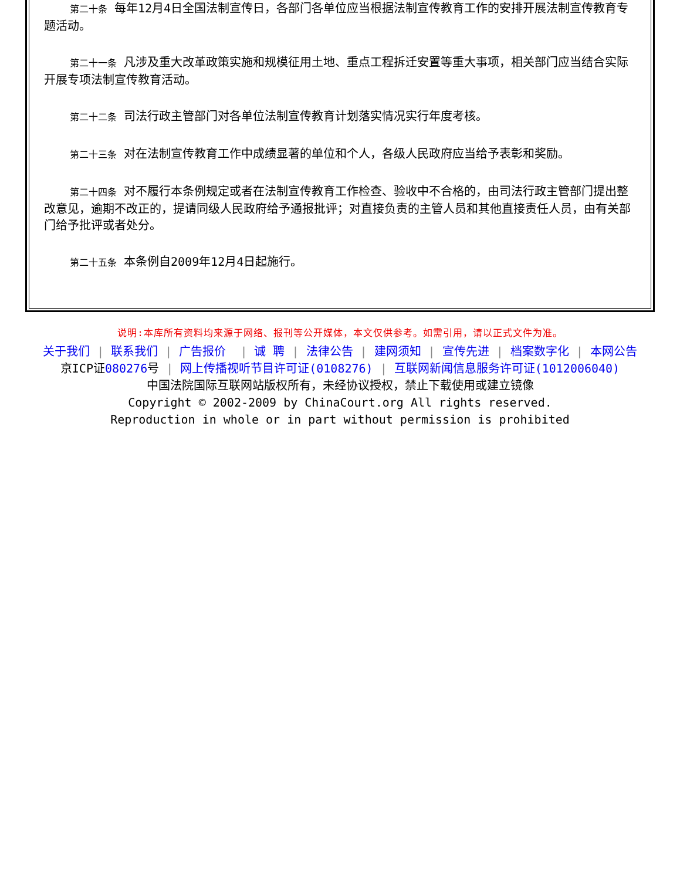第二十条 每年12月4日全国法制宣传日，各部门各单位应当根据法制宣传教育工作的安排开展法制宣传教育专题活动。
第二十一条 凡涉及重大改革政策实施和规模征用土地、重点工程拆迁安置等重大事项，相关部门应当结合实际开展专项法制宣传教育活动。
第二十二条 司法行政主管部门对各单位法制宣传教育计划落实情况实行年度考核。
第二十三条 对在法制宣传教育工作中成绩显著的单位和个人，各级人民政府应当给予表彰和奖励。
第二十四条 对不履行本条例规定或者在法制宣传教育工作检查、验收中不合格的，由司法行政主管部门提出整改意见，逾期不改正的，提请同级人民政府给予通报批评；对直接负责的主管人员和其他直接责任人员，由有关部门给予批评或者处分。
第二十五条 本条例自2009年12月4日起施行。
说明:本库所有资料均来源于网络、报刊等公开媒体，本文仅供参考。如需引用，请以正式文件为准。
关于我们 | 联系我们 | 广告报价 | 诚 聘 | 法律公告 | 建网须知 | 宣传先进 | 档案数字化 | 本网公告
京ICP证080276号 | 网上传播视听节目许可证(0108276) | 互联网新闻信息服务许可证(1012006040)
中国法院国际互联网站版权所有，未经协议授权，禁止下载使用或建立镜像
Copyright © 2002-2009 by ChinaCourt.org All rights reserved.
Reproduction in whole or in part without permission is prohibited